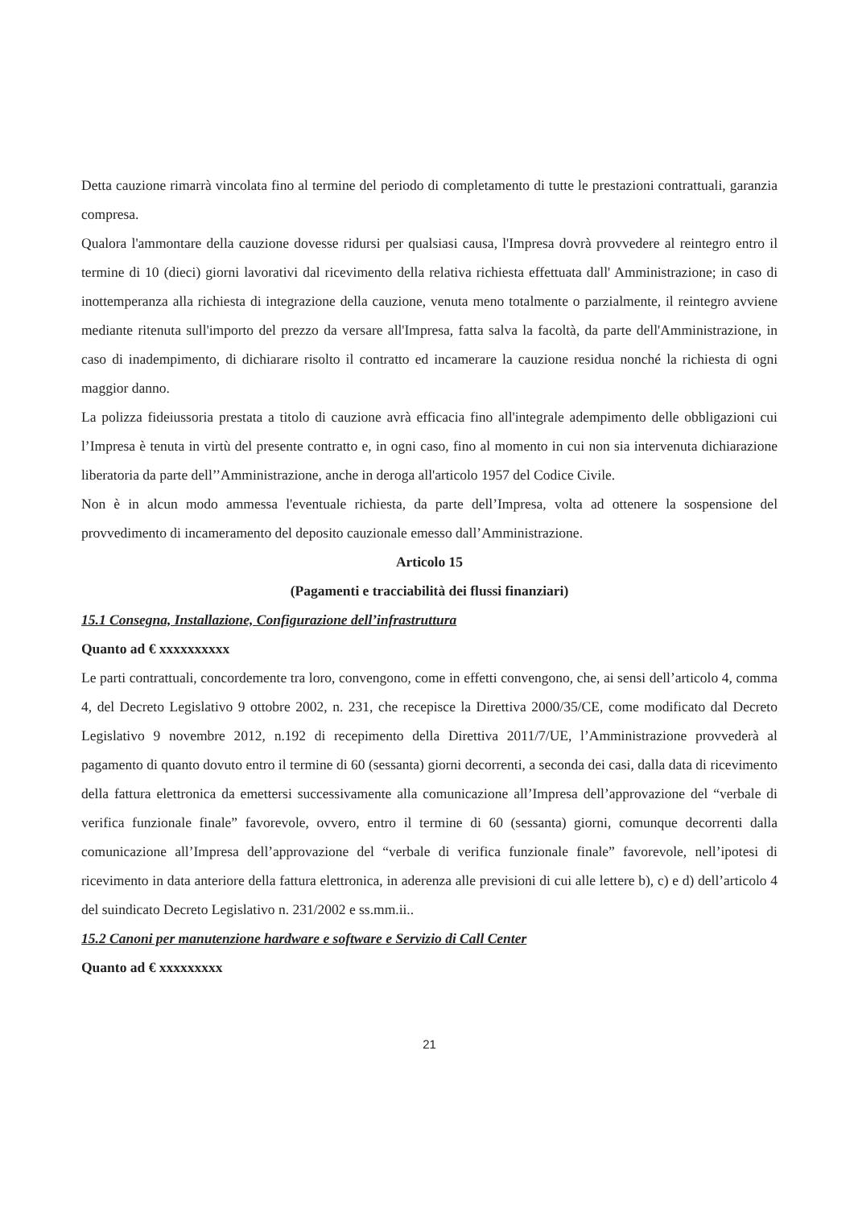Detta cauzione rimarrà vincolata fino al termine del periodo di completamento di tutte le prestazioni contrattuali, garanzia compresa.
Qualora l'ammontare della cauzione dovesse ridursi per qualsiasi causa, l'Impresa dovrà provvedere al reintegro entro il termine di 10 (dieci) giorni lavorativi dal ricevimento della relativa richiesta effettuata dall' Amministrazione; in caso di inottemperanza alla richiesta di integrazione della cauzione, venuta meno totalmente o parzialmente, il reintegro avviene mediante ritenuta sull'importo del prezzo da versare all'Impresa, fatta salva la facoltà, da parte dell'Amministrazione, in caso di inadempimento, di dichiarare risolto il contratto ed incamerare la cauzione residua nonché la richiesta di ogni maggior danno.
La polizza fideiussoria prestata a titolo di cauzione avrà efficacia fino all'integrale adempimento delle obbligazioni cui l’Impresa è tenuta in virtù del presente contratto e, in ogni caso, fino al momento in cui non sia intervenuta dichiarazione liberatoria da parte dell’’Amministrazione, anche in deroga all'articolo 1957 del Codice Civile.
Non è in alcun modo ammessa l'eventuale richiesta, da parte dell’Impresa, volta ad ottenere la sospensione del provvedimento di incameramento del deposito cauzionale emesso dall’Amministrazione.
Articolo 15
(Pagamenti e tracciabilità dei flussi finanziari)
15.1 Consegna, Installazione, Configurazione dell’infrastruttura
Quanto ad € xxxxxxxxxx
Le parti contrattuali, concordemente tra loro, convengono, come in effetti convengono, che, ai sensi dell’articolo 4, comma 4, del Decreto Legislativo 9 ottobre 2002, n. 231, che recepisce la Direttiva 2000/35/CE, come modificato dal Decreto Legislativo 9 novembre 2012, n.192 di recepimento della Direttiva 2011/7/UE, l’Amministrazione provvederà al pagamento di quanto dovuto entro il termine di 60 (sessanta) giorni decorrenti, a seconda dei casi, dalla data di ricevimento della fattura elettronica da emettersi successivamente alla comunicazione all’Impresa dell’approvazione del “verbale di verifica funzionale finale” favorevole, ovvero, entro il termine di 60 (sessanta) giorni, comunque decorrenti dalla comunicazione all’Impresa dell’approvazione del “verbale di verifica funzionale finale” favorevole, nell’ipotesi di ricevimento in data anteriore della fattura elettronica, in aderenza alle previsioni di cui alle lettere b), c) e d) dell’articolo 4 del suindicato Decreto Legislativo n. 231/2002 e ss.mm.ii..
15.2 Canoni per manutenzione hardware e software e Servizio di Call Center
Quanto ad € xxxxxxxxx
21